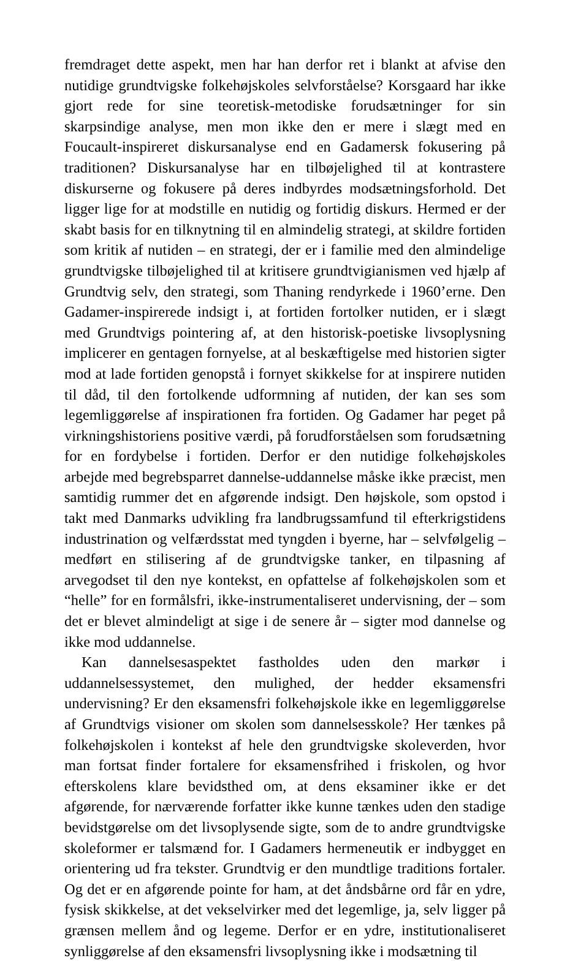fremdraget dette aspekt, men har han derfor ret i blankt at afvise den nutidige grundtvigske folkehøjskoles selvforståelse? Korsgaard har ikke gjort rede for sine teoretisk-metodiske forudsætninger for sin skarpsindige analyse, men mon ikke den er mere i slægt med en Foucault-inspireret diskursanalyse end en Gadamersk fokusering på traditionen? Diskursanalyse har en tilbøjelighed til at kontrastere diskurserne og fokusere på deres indbyrdes modsætningsforhold. Det ligger lige for at modstille en nutidig og fortidig diskurs. Hermed er der skabt basis for en tilknytning til en almindelig strategi, at skildre fortiden som kritik af nutiden – en strategi, der er i familie med den almindelige grundtvigske tilbøjelighed til at kritisere grundtvigianismen ved hjælp af Grundtvig selv, den strategi, som Thaning rendyrkede i 1960’erne. Den Gadamer-inspirerede indsigt i, at fortiden fortolker nutiden, er i slægt med Grundtvigs pointering af, at den historisk-poetiske livsoplysning implicerer en gentagen fornyelse, at al beskæftigelse med historien sigter mod at lade fortiden genopstå i fornyet skikkelse for at inspirere nutiden til dåd, til den fortolkende udformning af nutiden, der kan ses som legemliggørelse af inspirationen fra fortiden. Og Gadamer har peget på virkningshistoriens positive værdi, på forudforståelsen som forudsætning for en fordybelse i fortiden. Derfor er den nutidige folkehøjskoles arbejde med begrebsparret dannelse-uddannelse måske ikke præcist, men samtidig rummer det en afgørende indsigt. Den højskole, som opstod i takt med Danmarks udvikling fra landbrugssamfund til efterkrigstidens industrination og velfærdsstat med tyngden i byerne, har – selvfølgelig – medført en stilisering af de grundtvigske tanker, en tilpasning af arvegodset til den nye kontekst, en opfattelse af folkehøjskolen som et “helle” for en formålsfri, ikke-instrumentaliseret undervisning, der – som det er blevet almindeligt at sige i de senere år – sigter mod dannelse og ikke mod uddannelse.
Kan dannelsesaspektet fastholdes uden den markør i uddannelsessystemet, den mulighed, der hedder eksamensfri undervisning? Er den eksamensfri folkehøjskole ikke en legemliggørelse af Grundtvigs visioner om skolen som dannelsesskole? Her tænkes på folkehøjskolen i kontekst af hele den grundtvigske skoleverden, hvor man fortsat finder fortalere for eksamensfrihed i friskolen, og hvor efterskolens klare bevidsthed om, at dens eksaminer ikke er det afgørende, for nærværende forfatter ikke kunne tænkes uden den stadige bevidstgørelse om det livsoplysende sigte, som de to andre grundtvigske skoleformer er talsmænd for. I Gadamers hermeneutik er indbygget en orientering ud fra tekster. Grundtvig er den mundtlige traditions fortaler. Og det er en afgørende pointe for ham, at det åndsbårne ord får en ydre, fysisk skikkelse, at det vekselvirker med det legemlige, ja, selv ligger på grænsen mellem ånd og legeme. Derfor er en ydre, institutionaliseret synliggørelse af den eksamensfri livsoplysning ikke i modsætning til